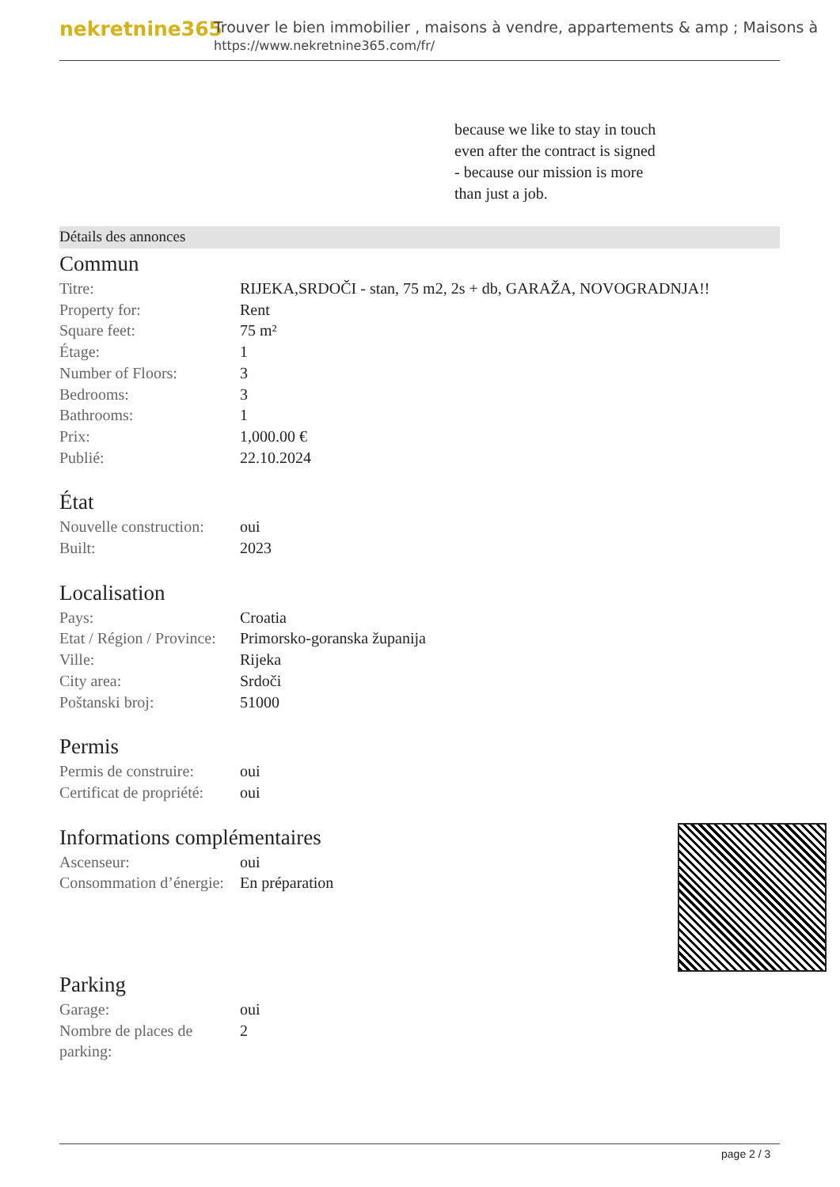nekretnine365
Trouver le bien immobilier , maisons à vendre, appartements & amp ; Maisons à
https://www.nekretnine365.com/fr/
because we like to stay in touch
even after the contract is signed
- because our mission is more
than just a job.
Détails des annonces
Commun
| Titre: | RIJEKA,SRDOČI - stan, 75 m2, 2s + db, GARAŽA, NOVOGRADNJA!! |
| Property for: | Rent |
| Square feet: | 75 m² |
| Étage: | 1 |
| Number of Floors: | 3 |
| Bedrooms: | 3 |
| Bathrooms: | 1 |
| Prix: | 1,000.00 € |
| Publié: | 22.10.2024 |
État
| Nouvelle construction: | oui |
| Built: | 2023 |
Localisation
| Pays: | Croatia |
| Etat / Région / Province: | Primorsko-goranska županija |
| Ville: | Rijeka |
| City area: | Srdoči |
| Poštanski broj: | 51000 |
Permis
| Permis de construire: | oui |
| Certificat de propriété: | oui |
Informations complémentaires
| Ascenseur: | oui |
| Consommation d’énergie: | En préparation |
Parking
| Garage: | oui |
| Nombre de places de parking: | 2 |
page 2 / 3